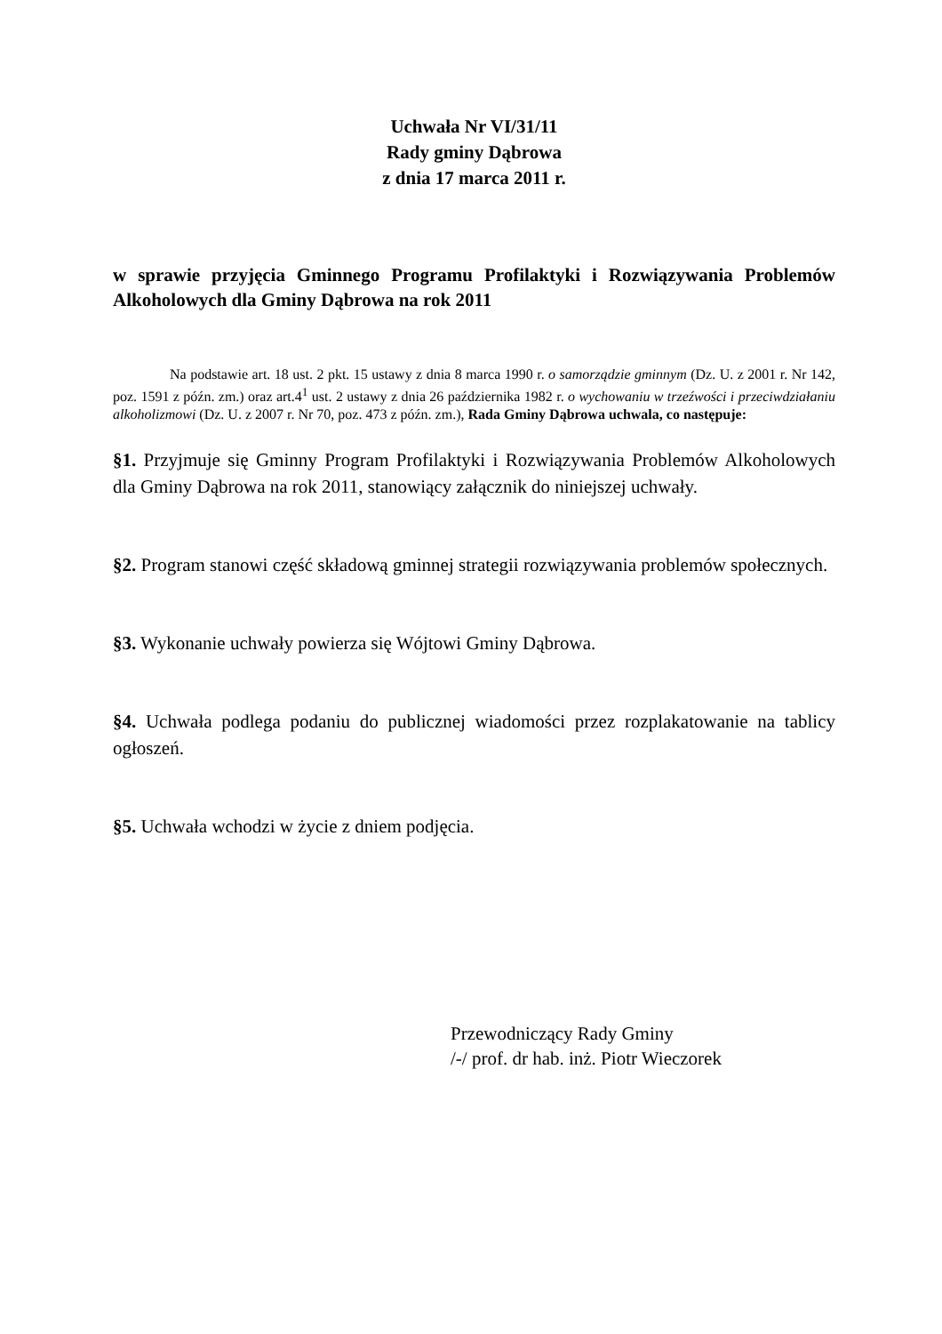Uchwała Nr VI/31/11
Rady gminy Dąbrowa
z dnia 17 marca 2011 r.
w sprawie przyjęcia Gminnego Programu Profilaktyki i Rozwiązywania Problemów Alkoholowych dla Gminy Dąbrowa na rok 2011
Na podstawie art. 18 ust. 2 pkt. 15 ustawy z dnia 8 marca 1990 r. o samorządzie gminnym (Dz. U. z 2001 r. Nr 142, poz. 1591 z późn. zm.) oraz art.4<sup>1</sup> ust. 2 ustawy z dnia 26 października 1982 r. o wychowaniu w trzeźwości i przeciwdziałaniu alkoholizmowi (Dz. U. z 2007 r. Nr 70, poz. 473 z późn. zm.), Rada Gminy Dąbrowa uchwala, co następuje:
§1. Przyjmuje się Gminny Program Profilaktyki i Rozwiązywania Problemów Alkoholowych dla Gminy Dąbrowa na rok 2011, stanowiący załącznik do niniejszej uchwały.
§2. Program stanowi część składową gminnej strategii rozwiązywania problemów społecznych.
§3. Wykonanie uchwały powierza się Wójtowi Gminy Dąbrowa.
§4. Uchwała podlega podaniu do publicznej wiadomości przez rozplakatowanie na tablicy ogłoszeń.
§5. Uchwała wchodzi w życie z dniem podjęcia.
Przewodniczący Rady Gminy
/-/ prof. dr hab. inż. Piotr Wieczorek